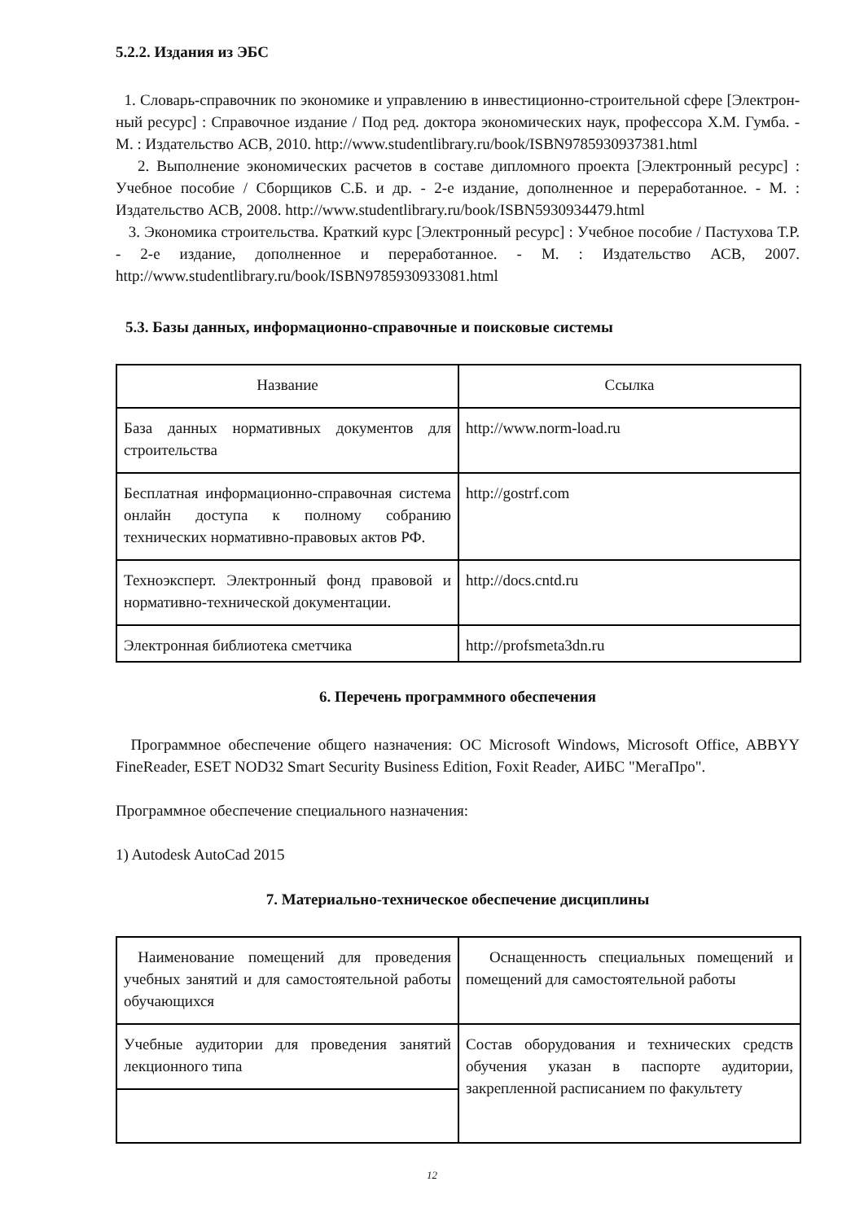5.2.2. Издания из ЭБС
1. Словарь-справочник по экономике и управлению в инвестиционно-строительной сфере [Электрон-ный ресурс] : Справочное издание / Под ред. доктора экономических наук, профессора Х.М. Гумба. - М. : Издательство АСВ, 2010. http://www.studentlibrary.ru/book/ISBN9785930937381.html
2. Выполнение экономических расчетов в составе дипломного проекта [Электронный ресурс] : Учебное пособие / Сборщиков С.Б. и др. - 2-е издание, дополненное и переработанное. - М. : Издательство АСВ, 2008. http://www.studentlibrary.ru/book/ISBN5930934479.html
3. Экономика строительства. Краткий курс [Электронный ресурс] : Учебное пособие / Пастухова Т.Р. - 2-е издание, дополненное и переработанное. - М. : Издательство АСВ, 2007. http://www.studentlibrary.ru/book/ISBN9785930933081.html
5.3. Базы данных, информационно-справочные и поисковые системы
| Название | Ссылка |
| База данных нормативных документов для строительства | http://www.norm-load.ru |
| Бесплатная информационно-справочная система онлайн доступа к полному собранию технических нормативно-правовых актов РФ. | http://gostrf.com |
| Техноэксперт. Электронный фонд правовой и нормативно-технической документации. | http://docs.cntd.ru |
| Электронная библиотека сметчика | http://profsmeta3dn.ru |
6. Перечень программного обеспечения
Программное обеспечение общего назначения: ОС Microsoft Windows, Microsoft Office, ABBYY FineReader, ESET NOD32 Smart Security Business Edition, Foxit Reader, АИБС "МегаПро".
Программное обеспечение специального назначения:
1) Autodesk AutoCad 2015
7. Материально-техническое обеспечение дисциплины
| Наименование помещений для проведения учебных занятий и для самостоятельной работы обучающихся | Оснащенность специальных помещений и помещений для самостоятельной работы |
| Учебные аудитории для проведения занятий лекционного типа | Состав оборудования и технических средств обучения указан в паспорте аудитории, закрепленной расписанием по факультету |
12